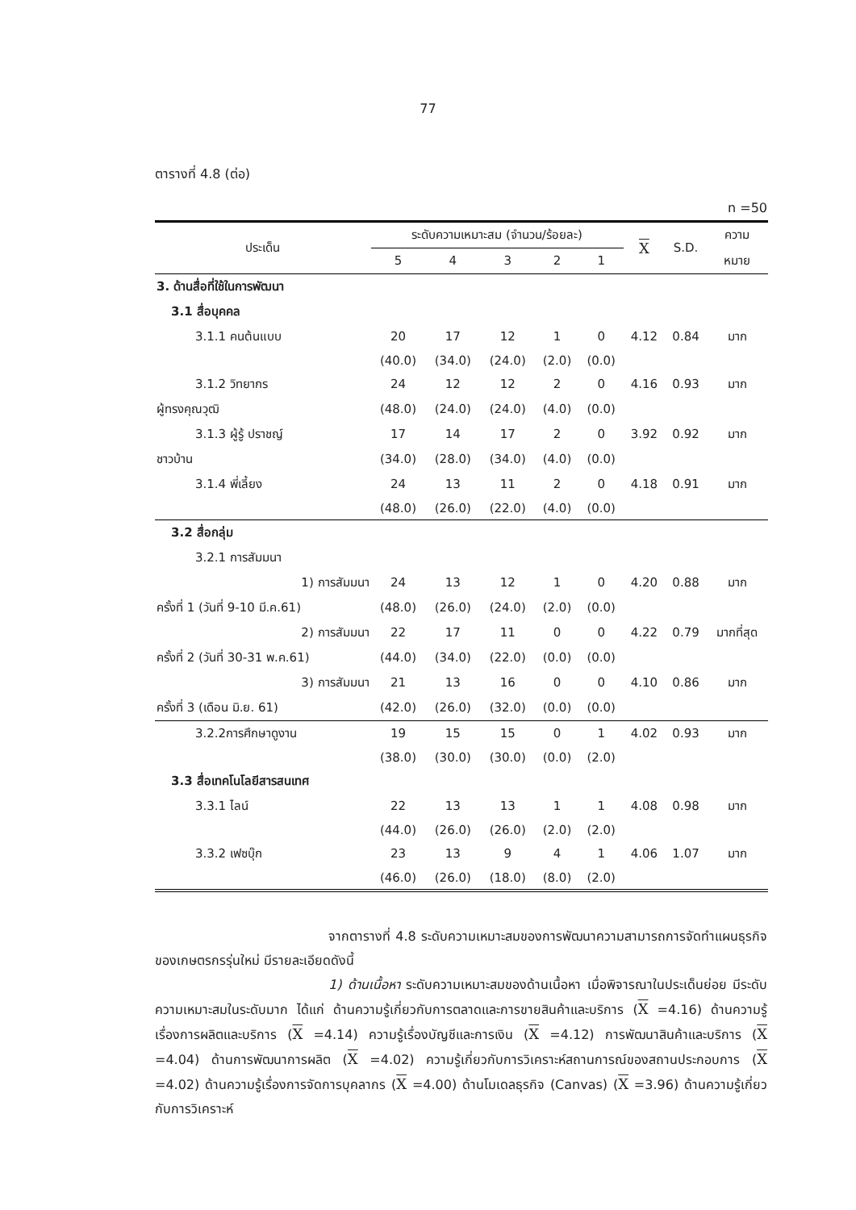77
ตารางที่ 4.8 (ต่อ)
n =50
| ประเด็น | ระดับความเหมาะสม (จำนวน/ร้อยละ) | | | | | X | S.D. | ความ |
| --- | --- | --- | --- | --- | --- | --- | --- | --- |
| | 5 | 4 | 3 | 2 | 1 | | | หมาย |
| 3. ด้านสื่อที่ใช้ในการพัฒนา | | | | | | | | |
| 3.1 สื่อบุคคล | | | | | | | | |
| 3.1.1 คนต้นแบบ | 20 | 17 | 12 | 1 | 0 | 4.12 | 0.84 | มาก |
| | (40.0) | (34.0) | (24.0) | (2.0) | (0.0) | | | |
| 3.1.2 วิทยากร | 24 | 12 | 12 | 2 | 0 | 4.16 | 0.93 | มาก |
| ผู้ทรงคุณวุฒิ | (48.0) | (24.0) | (24.0) | (4.0) | (0.0) | | | |
| 3.1.3 ผู้รู้ ปราชญ์ | 17 | 14 | 17 | 2 | 0 | 3.92 | 0.92 | มาก |
| ชาวบ้าน | (34.0) | (28.0) | (34.0) | (4.0) | (0.0) | | | |
| 3.1.4 พี่เลี้ยง | 24 | 13 | 11 | 2 | 0 | 4.18 | 0.91 | มาก |
| | (48.0) | (26.0) | (22.0) | (4.0) | (0.0) | | | |
| 3.2 สื่อกลุ่ม | | | | | | | | |
| 3.2.1 การสัมมนา | | | | | | | | |
| 1) การสัมมนา | 24 | 13 | 12 | 1 | 0 | 4.20 | 0.88 | มาก |
| ครั้งที่ 1 (วันที่ 9-10 มี.ค.61) | (48.0) | (26.0) | (24.0) | (2.0) | (0.0) | | | |
| 2) การสัมมนา | 22 | 17 | 11 | 0 | 0 | 4.22 | 0.79 | มากที่สุด |
| ครั้งที่ 2 (วันที่ 30-31 พ.ค.61) | (44.0) | (34.0) | (22.0) | (0.0) | (0.0) | | | |
| 3) การสัมมนา | 21 | 13 | 16 | 0 | 0 | 4.10 | 0.86 | มาก |
| ครั้งที่ 3 (เดือน มิ.ย. 61) | (42.0) | (26.0) | (32.0) | (0.0) | (0.0) | | | |
| 3.2.2การศึกษาดูงาน | 19 | 15 | 15 | 0 | 1 | 4.02 | 0.93 | มาก |
| | (38.0) | (30.0) | (30.0) | (0.0) | (2.0) | | | |
| 3.3 สื่อเทคโนโลยีสารสนเทศ | | | | | | | | |
| 3.3.1 ไลน์ | 22 | 13 | 13 | 1 | 1 | 4.08 | 0.98 | มาก |
| | (44.0) | (26.0) | (26.0) | (2.0) | (2.0) | | | |
| 3.3.2 เฟซบุ๊ก | 23 | 13 | 9 | 4 | 1 | 4.06 | 1.07 | มาก |
| | (46.0) | (26.0) | (18.0) | (8.0) | (2.0) | | | |
จากตารางที่ 4.8 ระดับความเหมาะสมของการพัฒนาความสามารถการจัดทำแผนธุรกิจของเกษตรกรรุ่นใหม่ มีรายละเอียดดังนี้
1) ด้านเนื้อหา ระดับความเหมาะสมของด้านเนื้อหา เมื่อพิจารณาในประเด็นย่อย มีระดับความเหมาะสมในระดับมาก ได้แก่ ด้านความรู้เกี่ยวกับการตลาดและการขายสินค้าและบริการ (X =4.16) ด้านความรู้เรื่องการผลิตและบริการ (X =4.14) ความรู้เรื่องบัญชีและการเงิน (X =4.12) การพัฒนาสินค้าและบริการ (X =4.04) ด้านการพัฒนาการผลิต (X =4.02) ความรู้เกี่ยวกับการวิเคราะห์สถานการณ์ของสถานประกอบการ (X =4.02) ด้านความรู้เรื่องการจัดการบุคลากร (X =4.00) ด้านโมเดลธุรกิจ (Canvas) (X =3.96) ด้านความรู้เกี่ยวกับการวิเคราะห์